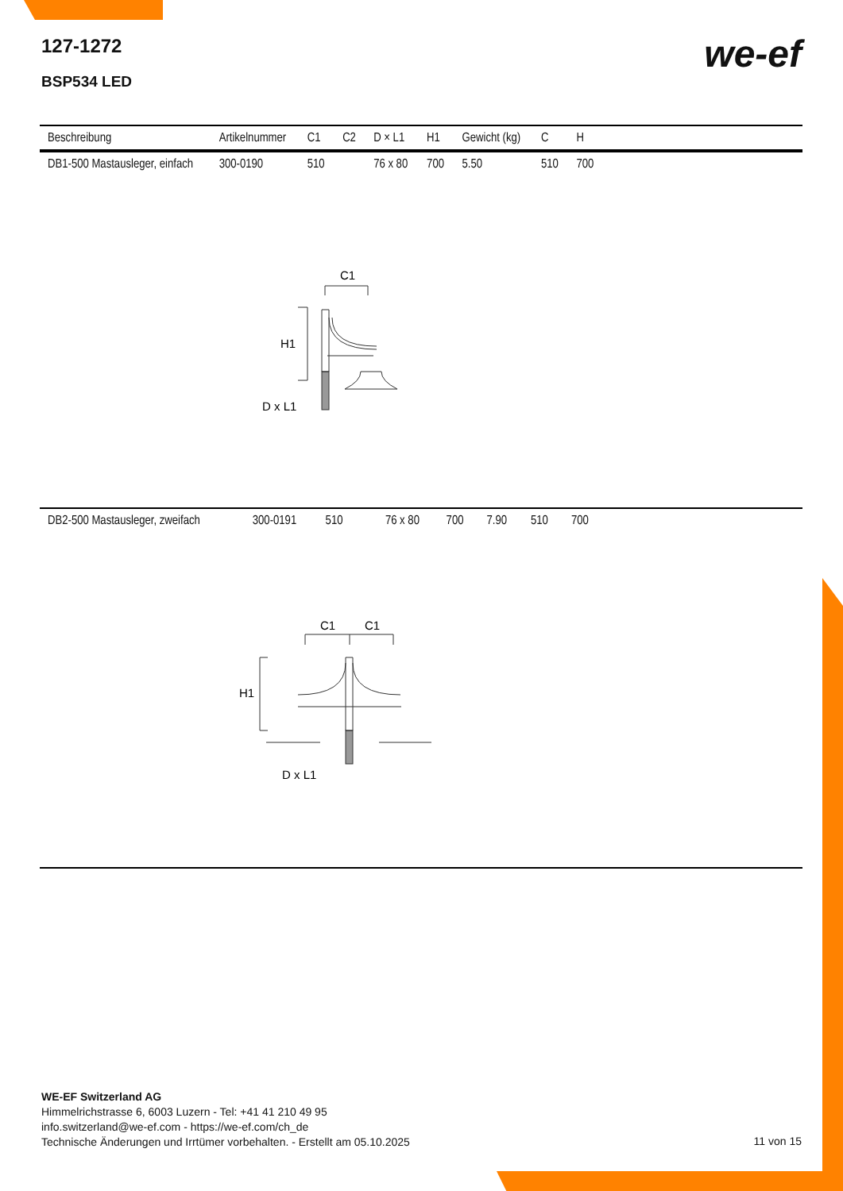127-1272
BSP534 LED
we-ef
| Beschreibung | Artikelnummer | C1 | C2 | D × L1 | H1 | Gewicht (kg) | C | H | |
| --- | --- | --- | --- | --- | --- | --- | --- | --- | --- |
| DB1-500 Mastausleger, einfach | 300-0190 | 510 | | 76 x 80 | 700 | 5.50 | 510 | 700 | |
C1
H1
D x L1
| DB2-500 Mastausleger, zweifach | 300-0191 | 510 | | 76 x 80 | 700 | 7.90 | 510 | 700 | |
C1
C1
H1
D x L1
WE-EF Switzerland AG
Himmelrichstrasse 6, 6003 Luzern - Tel: +41 41 210 49 95
info.switzerland@we-ef.com - https://we-ef.com/ch_de
Technische Änderungen und Irrtümer vorbehalten. - Erstellt am 05.10.2025
11 von 15